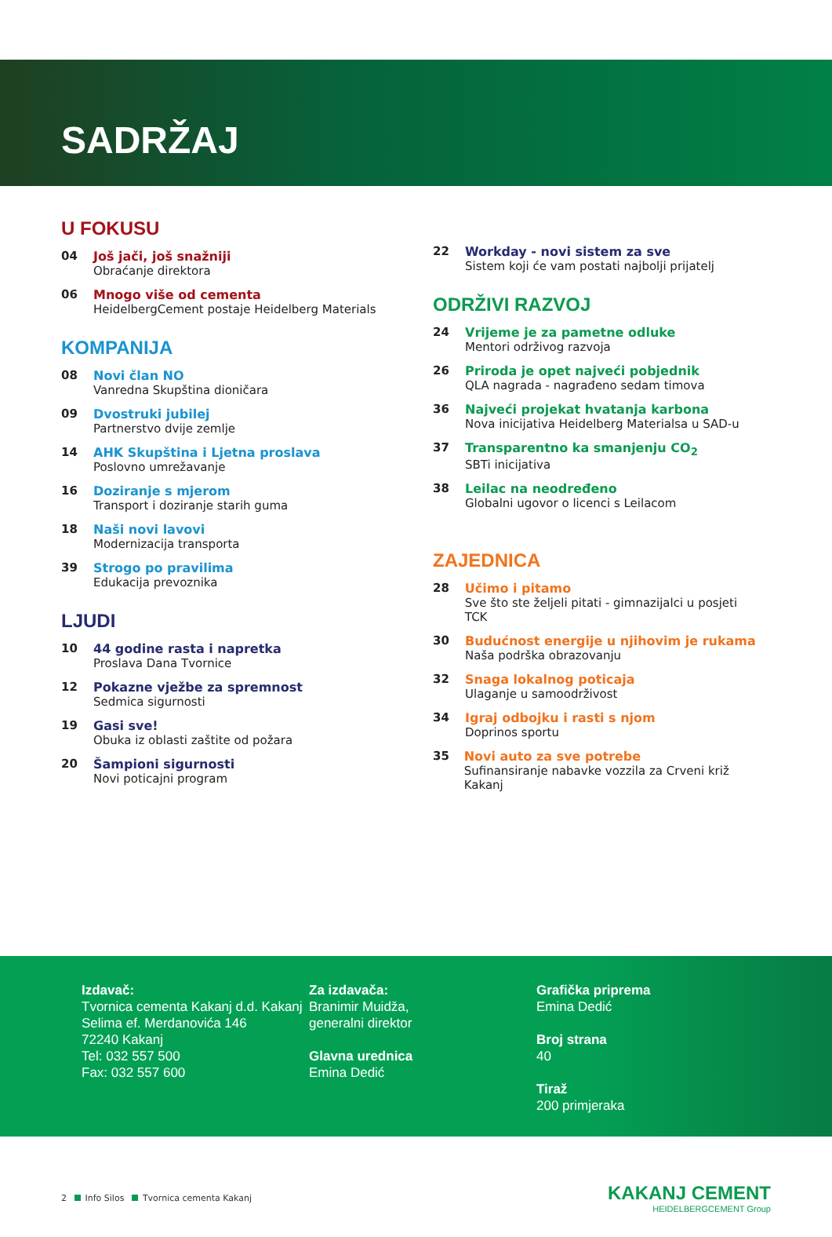SADRŽAJ
U FOKUSU
04 Još jači, još snažniji
Obraćanje direktora
06 Mnogo više od cementa
HeidelbergCement postaje Heidelberg Materials
KOMPANIJA
08 Novi član NO
Vanredna Skupština dioničara
09 Dvostruki jubilej
Partnerstvo dvije zemlje
14 AHK Skupština i Ljetna proslava
Poslovno umrežavanje
16 Doziranje s mjerom
Transport i doziranje starih guma
18 Naši novi lavovi
Modernizacija transporta
39 Strogo po pravilima
Edukacija prevoznika
LJUDI
10 44 godine rasta i napretka
Proslava Dana Tvornice
12 Pokazne vježbe za spremnost
Sedmica sigurnosti
19 Gasi sve!
Obuka iz oblasti zaštite od požara
20 Šampioni sigurnosti
Novi poticajni program
22 Workday - novi sistem za sve
Sistem koji će vam postati najbolji prijatelj
ODRŽIVI RAZVOJ
24 Vrijeme je za pametne odluke
Mentori održivog razvoja
26 Priroda je opet najveći pobjednik
QLA nagrada - nagrađeno sedam timova
36 Najveći projekat hvatanja karbona
Nova inicijativa Heidelberg Materialsa u SAD-u
37 Transparentno ka smanjenju CO<sub>2</sub>
SBTi inicijativa
38 Leilac na neodređeno
Globalni ugovor o licenci s Leilacom
ZAJEDNICA
28 Učimo i pitamo
Sve što ste željeli pitati - gimnazijalci u posjeti TCK
30 Budućnost energije u njihovim je rukama
Naša podrška obrazovanju
32 Snaga lokalnog poticaja
Ulaganje u samoodrživost
34 Igraj odbojku i rasti s njom
Doprinos sportu
35 Novi auto za sve potrebe
Sufinansiranje nabavke vozzila za Crveni križ Kakanj
Izdavač:
Tvornica cementa Kakanj d.d. Kakanj
Selima ef. Merdanovića 146
72240 Kakanj
Tel: 032 557 500
Fax: 032 557 600
Za izdavača:
Branimir Muidža,
generalni direktor
Glavna urednica
Emina Dedić
Grafička priprema
Emina Dedić
Broj strana
40
Tiraž
200 primjeraka
2 Info Silos Tvornica cementa Kakanj
KAKANJ CEMENT
HEIDELBERGCEMENT Group